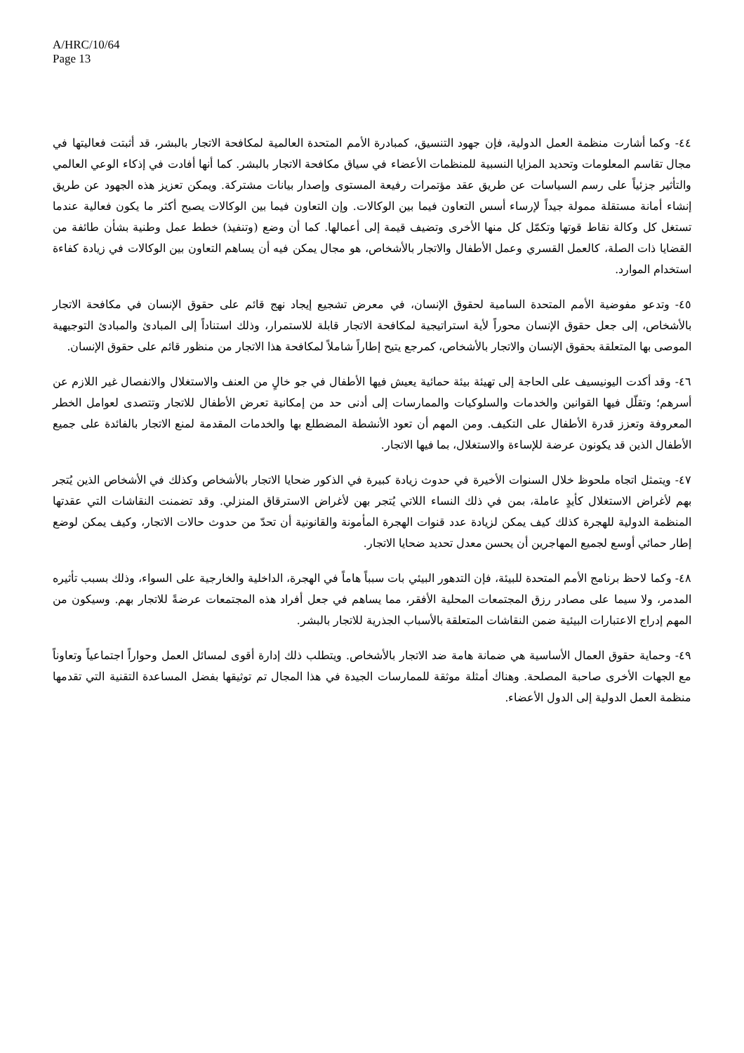A/HRC/10/64
Page 13
٤٤- وكما أشارت منظمة العمل الدولية، فإن جهود التنسيق، كمبادرة الأمم المتحدة العالمية لمكافحة الاتجار بالبشر، قد أثبتت فعاليتها في مجال تقاسم المعلومات وتحديد المزايا النسبية للمنظمات الأعضاء في سياق مكافحة الاتجار بالبشر. كما أنها أفادت في إذكاء الوعي العالمي والتأثير جزئياً على رسم السياسات عن طريق عقد مؤتمرات رفيعة المستوى وإصدار بيانات مشتركة. ويمكن تعزيز هذه الجهود عن طريق إنشاء أمانة مستقلة ممولة جيداً لإرساء أسس التعاون فيما بين الوكالات. وإن التعاون فيما بين الوكالات يصبح أكثر ما يكون فعالية عندما تستغل كل وكالة نقاط قوتها وتكمّل كل منها الأخرى وتضيف قيمة إلى أعمالها. كما أن وضع (وتنفيذ) خطط عمل وطنية بشأن طائفة من القضايا ذات الصلة، كالعمل القسري وعمل الأطفال والاتجار بالأشخاص، هو مجال يمكن فيه أن يساهم التعاون بين الوكالات في زيادة كفاءة استخدام الموارد.
٤٥- وتدعو مفوضية الأمم المتحدة السامية لحقوق الإنسان، في معرض تشجيع إيجاد نهج قائم على حقوق الإنسان في مكافحة الاتجار بالأشخاص، إلى جعل حقوق الإنسان محوراً لأية استراتيجية لمكافحة الاتجار قابلة للاستمرار، وذلك استناداً إلى المبادئ والمبادئ التوجيهية الموصى بها المتعلقة بحقوق الإنسان والاتجار بالأشخاص، كمرجع يتيح إطاراً شاملاً لمكافحة هذا الاتجار من منظور قائم على حقوق الإنسان.
٤٦- وقد أكدت اليونيسيف على الحاجة إلى تهيئة بيئة حمائية يعيش فيها الأطفال في جو خالٍ من العنف والاستغلال والانفصال غير اللازم عن أسرهم؛ وتقلّل فيها القوانين والخدمات والسلوكيات والممارسات إلى أدنى حد من إمكانية تعرض الأطفال للاتجار وتتصدى لعوامل الخطر المعروفة وتعزز قدرة الأطفال على التكيف. ومن المهم أن تعود الأنشطة المضطلع بها والخدمات المقدمة لمنع الاتجار بالفائدة على جميع الأطفال الذين قد يكونون عرضة للإساءة والاستغلال، بما فيها الاتجار.
٤٧- ويتمثل اتجاه ملحوظ خلال السنوات الأخيرة في حدوث زيادة كبيرة في الذكور ضحايا الاتجار بالأشخاص وكذلك في الأشخاص الذين يُتجر بهم لأغراض الاستغلال كأيدٍ عاملة، بمن في ذلك النساء اللاتي يُتجر بهن لأغراض الاسترقاق المنزلي. وقد تضمنت النقاشات التي عقدتها المنظمة الدولية للهجرة كذلك كيف يمكن لزيادة عدد قنوات الهجرة المأمونة والقانونية أن تحدّ من حدوث حالات الاتجار، وكيف يمكن لوضع إطار حمائي أوسع لجميع المهاجرين أن يحسن معدل تحديد ضحايا الاتجار.
٤٨- وكما لاحظ برنامج الأمم المتحدة للبيئة، فإن التدهور البيئي بات سبباً هاماً في الهجرة، الداخلية والخارجية على السواء، وذلك بسبب تأثيره المدمر، ولا سيما على مصادر رزق المجتمعات المحلية الأفقر، مما يساهم في جعل أفراد هذه المجتمعات عرضةً للاتجار بهم. وسيكون من المهم إدراج الاعتبارات البيئية ضمن النقاشات المتعلقة بالأسباب الجذرية للاتجار بالبشر.
٤٩- وحماية حقوق العمال الأساسية هي ضمانة هامة ضد الاتجار بالأشخاص. ويتطلب ذلك إدارة أقوى لمسائل العمل وحواراً اجتماعياً وتعاوناً مع الجهات الأخرى صاحبة المصلحة. وهناك أمثلة موثقة للممارسات الجيدة في هذا المجال تم توثيقها بفضل المساعدة التقنية التي تقدمها منظمة العمل الدولية إلى الدول الأعضاء.